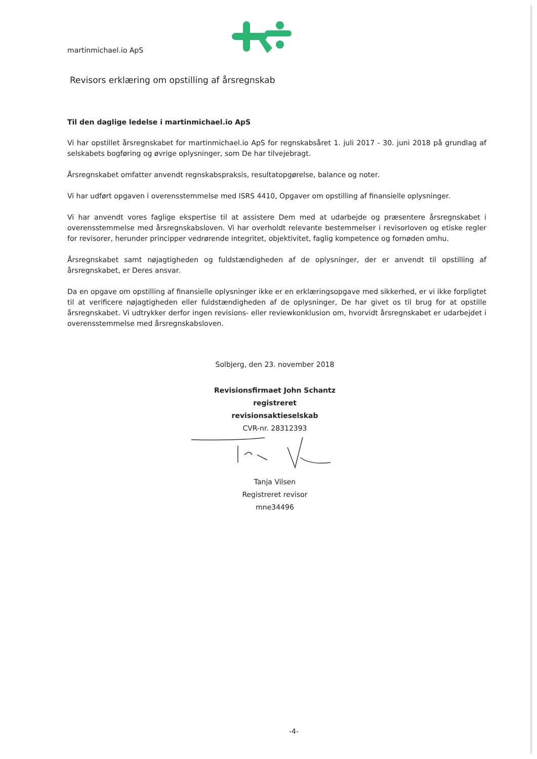martinmichael.io ApS
Revisors erklæring om opstilling af årsregnskab
Til den daglige ledelse i martinmichael.io ApS
Vi har opstillet årsregnskabet for martinmichael.io ApS for regnskabsåret 1. juli 2017 - 30. juni 2018 på grundlag af selskabets bogføring og øvrige oplysninger, som De har tilvejebragt.
Årsregnskabet omfatter anvendt regnskabspraksis, resultatopgørelse, balance og noter.
Vi har udført opgaven i overensstemmelse med ISRS 4410, Opgaver om opstilling af finansielle oplysninger.
Vi har anvendt vores faglige ekspertise til at assistere Dem med at udarbejde og præsentere årsregnskabet i overensstemmelse med årsregnskabsloven. Vi har overholdt relevante bestemmelser i revisorloven og etiske regler for revisorer, herunder principper vedrørende integritet, objektivitet, faglig kompetence og fornøden omhu.
Årsregnskabet samt nøjagtigheden og fuldstændigheden af de oplysninger, der er anvendt til opstilling af årsregnskabet, er Deres ansvar.
Da en opgave om opstilling af finansielle oplysninger ikke er en erklæringsopgave med sikkerhed, er vi ikke forpligtet til at verificere nøjagtigheden eller fuldstændigheden af de oplysninger, De har givet os til brug for at opstille årsregnskabet. Vi udtrykker derfor ingen revisions- eller reviewkonklusion om, hvorvidt årsregnskabet er udarbejdet i overensstemmelse med årsregnskabsloven.
Solbjerg, den 23. november 2018
Revisionsfirmaet John Schantz
registreret revisionsaktieselskab
CVR-nr. 28312393
Tanja Vilsen
Registreret revisor
mne34496
-4-